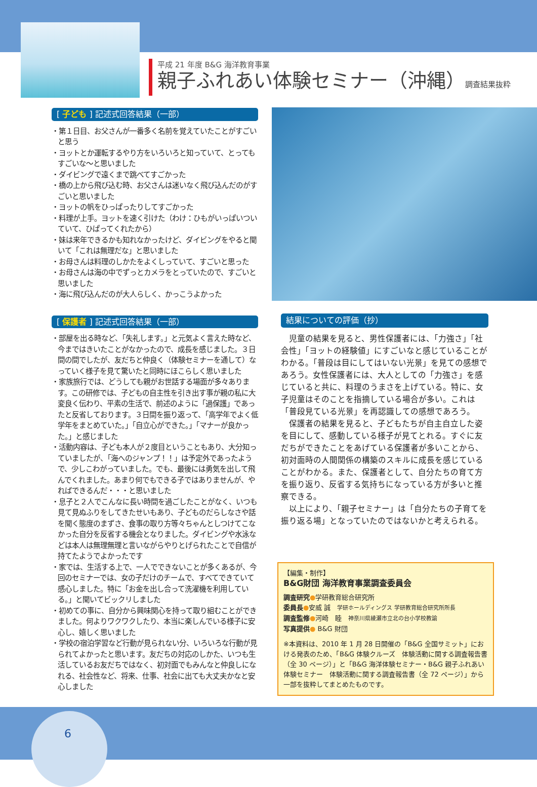平成 21 年度 B&G 海洋教育事業
親子ふれあい体験セミナー（沖縄）調査結果抜粋
[ 子ども ] 記述式回答結果（一部）
・第１日目、お父さんが一番多く名前を覚えていたことがすごいと思う
・ヨットとか運転するやり方をいろいろと知っていて、とってもすごいな〜と思いました
・ダイビングで遠くまで跳べてすごかった
・橋の上から飛び込む時、お父さんは迷いなく飛び込んだのがすごいと思いました
・ヨットの帆をひっぱったりしてすごかった
・料理が上手。ヨットを速く引けた（わけ：ひもがいっぱいついていて、ひぱってくれたから）
・妹は来年できるかも知れなかったけど、ダイビングをやると聞いて「これは無理だな」と思いました
・お母さんは料理のしかたをよくしっていて、すごいと思った
・お母さんは海の中でずっとカメラをとっていたので、すごいと思いました
・海に飛び込んだのが大人らしく、かっこうよかった
[ 保護者 ] 記述式回答結果（一部）
・部屋を出る時など、「失礼します。」と元気よく言えた時など、今まではきいたことがなかったので、成長を感じました。３日間の間でしたが、友だちと仲良く（体験セミナーを通して）なっていく様子を見て驚いたと同時にほこらしく思いました
・家族旅行では、どうしても親がお世話する場面が多々あります。この研修では、子どもの自主性を引き出す事が親の私に大変良く伝わり、平素の生活で、前述のように「過保護」であったと反省しております。３日間を振り返って、「高学年でよく低学年をまとめていた。」「自立心ができた。」「マナーが良かった。」と感じました
・活動内容は、子ども本人が２度目ということもあり、大分知っていましたが、「海へのジャンプ！！」は予定外であったようで、少しこわがっていました。でも、最後には勇気を出して飛んでくれました。あまり何でもできる子ではありませんが、やればできるんだ・・・と思いました
・息子と２人でこんなに長い時間を過ごしたことがなく、いつも見て見ぬふりをしてきたせいもあり、子どものだらしなさや話を聞く態度のまずさ、食事の取り方等々ちゃんとしつけてこなかった自分を反省する機会となりました。ダイビングや水泳などは本人は無理無理と言いながらやりとげられたことで自信が持てたようでよかったです
・家では、生活する上で、一人でできないことが多くあるが、今回のセミナーでは、女の子だけのチームで、すべてできていて感心しました。特に「お金を出し合って洗濯機を利用している。」と聞いてビックリしました
・初めての事に、自分から興味関心を持って取り組むことができました。何よりワクワクしたり、本当に楽しんでいる様子に安心し、嬉しく思いました
・学校の宿泊学習など行動が見られない分、いろいろな行動が見られてよかったと思います。友だちの対応のしかた、いつも生活しているお友だちではなく、初対面でもみんなと仲良しになれる、社会性など、将来、仕事、社会に出ても大丈夫かなと安心しました
結果についての評価（抄）
児童の結果を見ると、男性保護者には、「力強さ」「社会性」「ヨットの経験値」にすごいなと感じていることがわかる。「普段は目にしてはいない光景」を見ての感想であろう。女性保護者には、大人としての「力強さ」を感じていると共に、料理のうまさを上げている。特に、女子児童はそのことを指摘している場合が多い。これは「普段見ている光景」を再認識しての感想であろう。
保護者の結果を見ると、子どもたちが自主自立した姿を目にして、感動している様子が見てとれる。すぐに友だちができたことをあげている保護者が多いことから、初対面時の人間関係の構築のスキルに成長を感じていることがわかる。また、保護者として、自分たちの育て方を振り返り、反省する気持ちになっている方が多いと推察できる。
以上により、「親子セミナー」は「自分たちの子育てを振り返る場」となっていたのではないかと考えられる。
【編集・制作】
B&G財団 海洋教育事業調査委員会
調査研究●学研教育総合研究所
委員長●安威 誠　学研ホールディングス 学研教育総合研究所所長
調査監修●河崎　睦　神奈川県綾瀬市立北の台小学校教諭
写真提供● B&G 財団
※本資料は、2010 年 1 月 28 日開催の「B&G 全国サミット」における発表のため、「B&G 体験クルーズ　体験活動に関する調査報告書（全 30 ページ）」と「B&G 海洋体験セミナー・B&G 親子ふれあい体験セミナー　体験活動に関する調査報告書（全 72 ページ）」から一部を抜粋してまとめたものです。
6